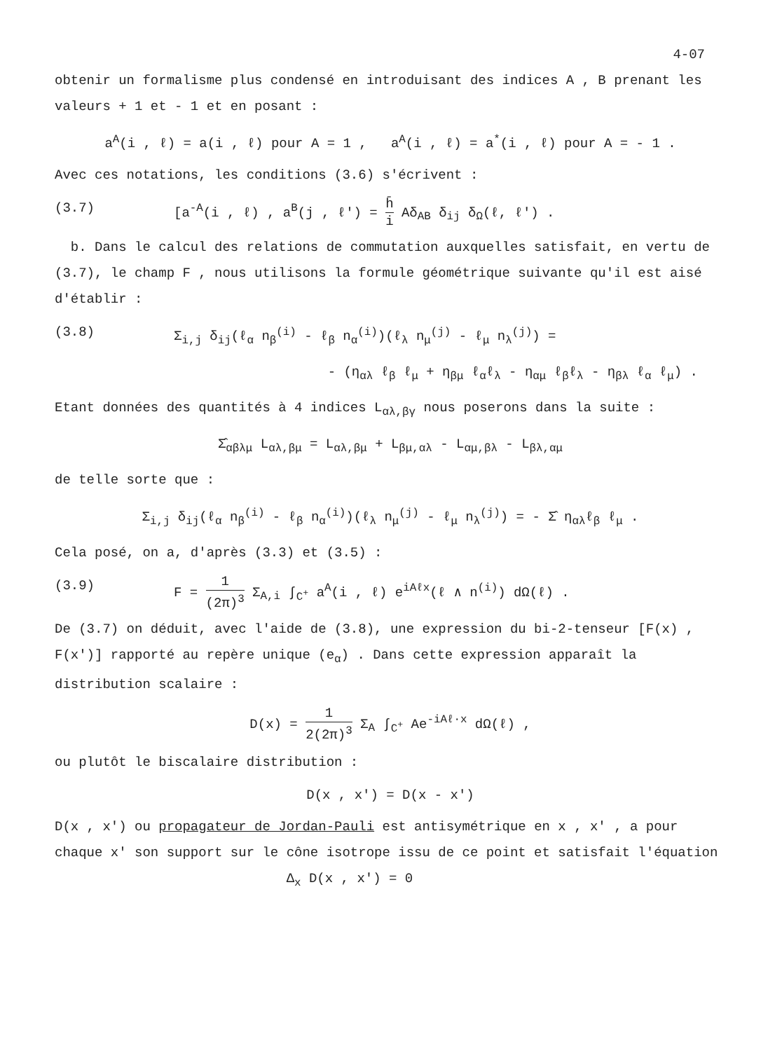4-07
obtenir un formalisme plus condensé en introduisant des indices A , B prenant les valeurs + 1 et - 1 et en posant :
a<sup>A</sup>(i , ℓ) = a(i , ℓ) pour A = 1 , a<sup>A</sup>(i , ℓ) = a<sup>*</sup>(i , ℓ) pour A = - 1 .
Avec ces notations, les conditions (3.6) s'écrivent :
(3.7) [a<sup>-A</sup>(i , ℓ) , a<sup>B</sup>(j , ℓ') = h̄ i Aδ<sub>AB</sub> δ<sub>ij</sub> δ<sub>Ω</sub>(ℓ, ℓ') .
b. Dans le calcul des relations de commutation auxquelles satisfait, en vertu de (3.7), le champ F , nous utilisons la formule géométrique suivante qu'il est aisé d'établir :
(3.8) Σ<sub>i,j</sub> δ<sub>ij</sub>(ℓ<sub>α</sub> n<sub>β</sub><sup>(i)</sup> - ℓ<sub>β</sub> n<sub>α</sub><sup>(i)</sup>)(ℓ<sub>λ</sub> n<sub>μ</sub><sup>(j)</sup> - ℓ<sub>μ</sub> n<sub>λ</sub><sup>(j)</sup>) =
- (η<sub>αλ</sub> ℓ<sub>β</sub> ℓ<sub>μ</sub> + η<sub>βμ</sub> ℓ<sub>α</sub>ℓ<sub>λ</sub> - η<sub>αμ</sub> ℓ<sub>β</sub>ℓ<sub>λ</sub> - η<sub>βλ</sub> ℓ<sub>α</sub> ℓ<sub>μ</sub>) .
Etant données des quantités à 4 indices L<sub>αλ,βγ</sub> nous poserons dans la suite :
Σ̂<sub>αβλμ</sub> L<sub>αλ,βμ</sub> = L<sub>αλ,βμ</sub> + L<sub>βμ,αλ</sub> - L<sub>αμ,βλ</sub> - L<sub>βλ,αμ</sub>
de telle sorte que :
Σ<sub>i,j</sub> δ<sub>ij</sub>(ℓ<sub>α</sub> n<sub>β</sub><sup>(i)</sup> - ℓ<sub>β</sub> n<sub>α</sub><sup>(i)</sup>)(ℓ<sub>λ</sub> n<sub>μ</sub><sup>(j)</sup> - ℓ<sub>μ</sub> n<sub>λ</sub><sup>(j)</sup>) = - Σ̂ η<sub>αλ</sub>ℓ<sub>β</sub> ℓ<sub>μ</sub> .
Cela posé, on a, d'après (3.3) et (3.5) :
(3.9) F = 1 (2π)<sup>3</sup> Σ<sub>A,i</sub> ∫<sub>C<sup>+</sup></sub> a<sup>A</sup>(i , ℓ) e<sup>iAℓx</sup>(ℓ ∧ n<sup>(i)</sup>) dΩ(ℓ) .
De (3.7) on déduit, avec l'aide de (3.8), une expression du bi-2-tenseur [F(x) , F(x')] rapporté au repère unique (e<sub>α</sub>) . Dans cette expression apparaît la distribution scalaire :
D(x) = 1 2(2π)<sup>3</sup> Σ<sub>A</sub> ∫<sub>C<sup>+</sup></sub> Ae<sup>-iAℓ·x</sup> dΩ(ℓ) ,
ou plutôt le biscalaire distribution :
D(x , x') = D(x - x')
D(x , x') ou propagateur de Jordan-Pauli est antisymétrique en x , x' , a pour chaque x' son support sur le cône isotrope issu de ce point et satisfait l'équation Δ<sub>x</sub> D(x , x') = 0